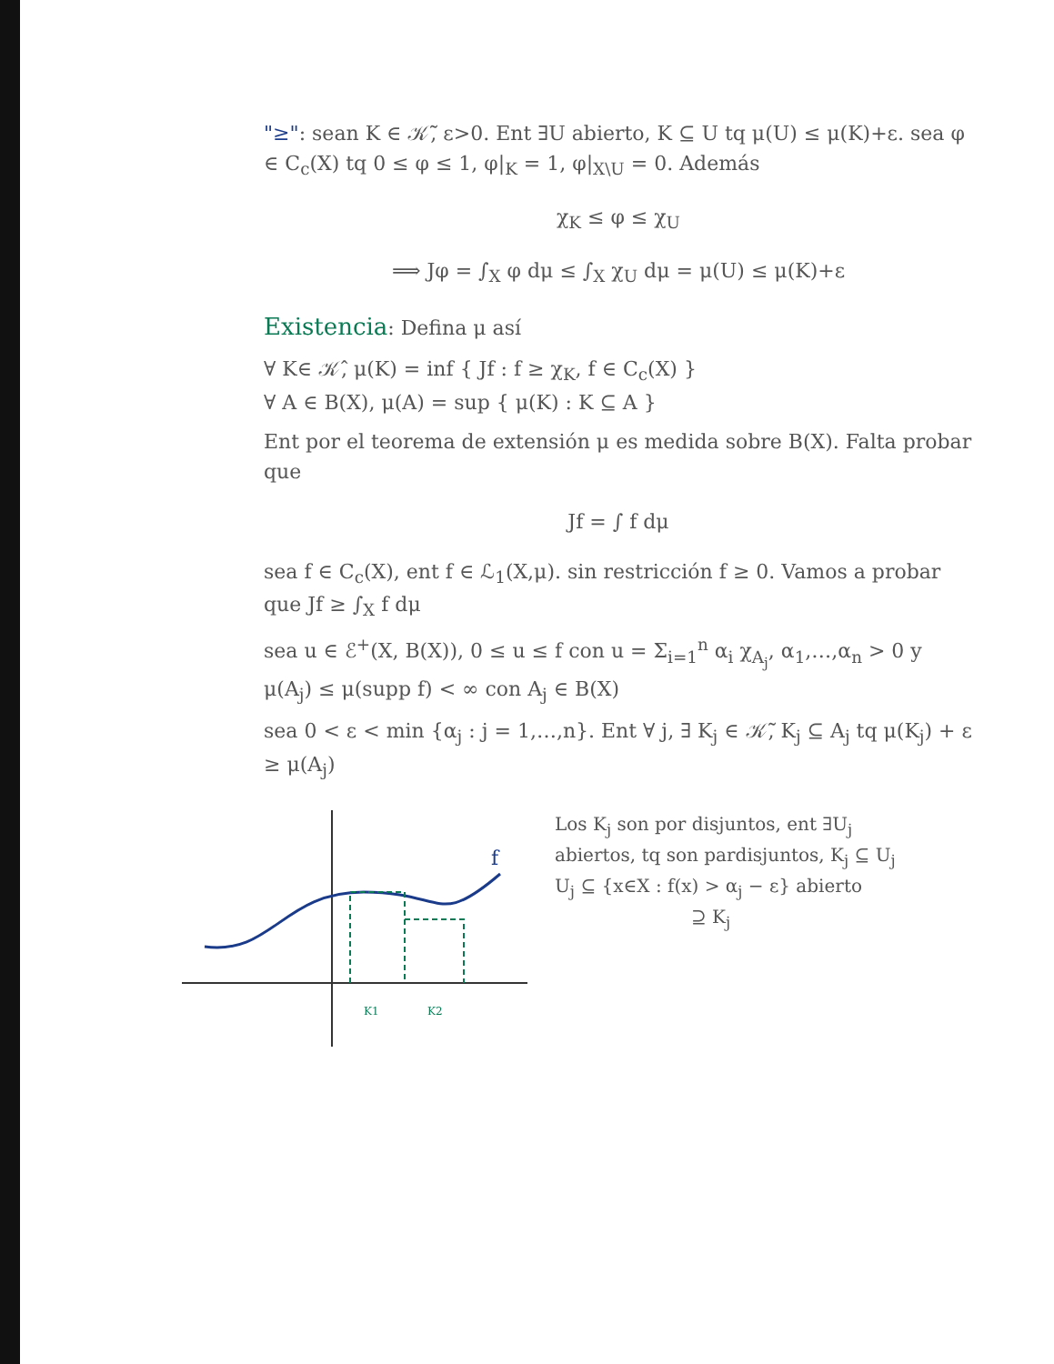"≥": sean K ∈ 𝒦̃, ε>0. Ent ∃U abierto, K ⊆ U tq μ(U) ≤ μ(K)+ε. sea φ ∈ C<sub>c</sub>(X) tq 0 ≤ φ ≤ 1, φ|<sub>K</sub> = 1, φ|<sub>X\U</sub> = 0. Además
χ<sub>K</sub> ≤ φ ≤ χ<sub>U</sub>
⟹ Jφ = ∫<sub>X</sub> φ dμ ≤ ∫<sub>X</sub> χ<sub>U</sub> dμ = μ(U) ≤ μ(K)+ε
Existencia: Defina μ así
∀ K∈ 𝒦̂, μ(K) = inf { Jf : f ≥ χ<sub>K</sub>, f ∈ C<sub>c</sub>(X) }
∀ A ∈ B(X), μ(A) = sup { μ(K) : K ⊆ A }
Ent por el teorema de extensión μ es medida sobre B(X). Falta probar que
Jf = ∫ f dμ
sea f ∈ C<sub>c</sub>(X), ent f ∈ ℒ<sub>1</sub>(X,μ). sin restricción f ≥ 0. Vamos a probar que Jf ≥ ∫<sub>X</sub> f dμ
sea u ∈ ℰ<sup>+</sup>(X, B(X)), 0 ≤ u ≤ f con u = Σ<sub>i=1</sub><sup>n</sup> α<sub>i</sub> χ<sub>A<sub>j</sub></sub>, α<sub>1</sub>,…,α<sub>n</sub> > 0 y μ(A<sub>j</sub>) ≤ μ(supp f) < ∞ con A<sub>j</sub> ∈ B(X)
sea 0 < ε < min {α<sub>j</sub> : j = 1,…,n}. Ent ∀ j, ∃ K<sub>j</sub> ∈ 𝒦̃, K<sub>j</sub> ⊆ A<sub>j</sub> tq μ(K<sub>j</sub>) + ε ≥ μ(A<sub>j</sub>)
f
K1
K2
Los K<sub>j</sub> son por disjuntos, ent ∃U<sub>j</sub> abiertos, tq son pardisjuntos, K<sub>j</sub> ⊆ U<sub>j</sub>
U<sub>j</sub> ⊆ {x∈X : f(x) > α<sub>j</sub> − ε} abierto
⊇ K<sub>j</sub>